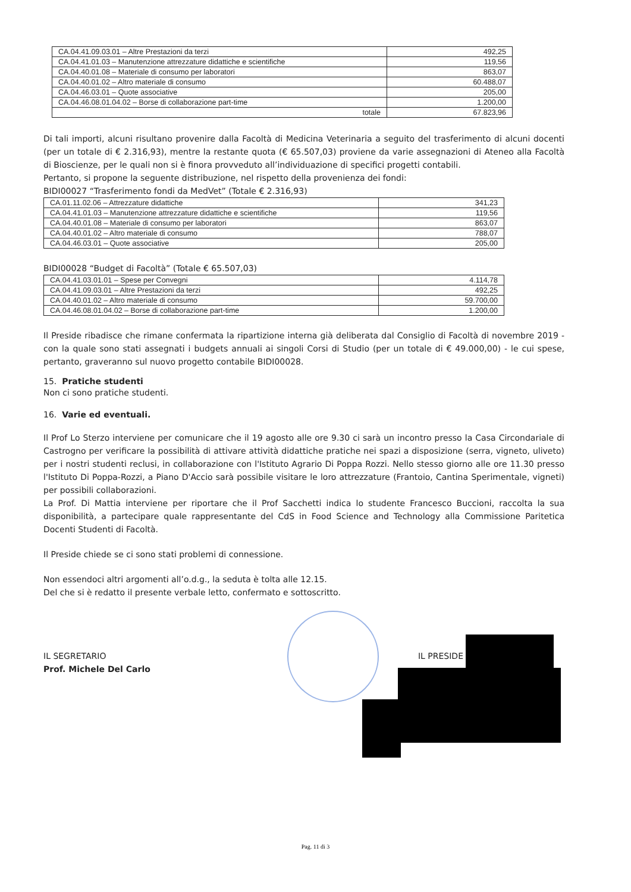| CA.04.41.09.03.01 – Altre Prestazioni da terzi | 492,25 |
| CA.04.41.01.03 – Manutenzione attrezzature didattiche e scientifiche | 119,56 |
| CA.04.40.01.08 – Materiale di consumo per laboratori | 863,07 |
| CA.04.40.01.02 – Altro materiale di consumo | 60.488,07 |
| CA.04.46.03.01 – Quote associative | 205,00 |
| CA.04.46.08.01.04.02 – Borse di collaborazione part-time | 1.200,00 |
| totale | 67.823,96 |
Di tali importi, alcuni risultano provenire dalla Facoltà di Medicina Veterinaria a seguito del trasferimento di alcuni docenti (per un totale di € 2.316,93), mentre la restante quota (€ 65.507,03) proviene da varie assegnazioni di Ateneo alla Facoltà di Bioscienze, per le quali non si è finora provveduto all’individuazione di specifici progetti contabili.
Pertanto, si propone la seguente distribuzione, nel rispetto della provenienza dei fondi:
BIDI00027 “Trasferimento fondi da MedVet” (Totale € 2.316,93)
| CA.01.11.02.06 – Attrezzature didattiche | 341,23 |
| CA.04.41.01.03 – Manutenzione attrezzature didattiche e scientifiche | 119,56 |
| CA.04.40.01.08 – Materiale di consumo per laboratori | 863,07 |
| CA.04.40.01.02 – Altro materiale di consumo | 788,07 |
| CA.04.46.03.01 – Quote associative | 205,00 |
BIDI00028 “Budget di Facoltà” (Totale € 65.507,03)
| CA.04.41.03.01.01 – Spese per Convegni | 4.114,78 |
| CA.04.41.09.03.01 – Altre Prestazioni da terzi | 492,25 |
| CA.04.40.01.02 – Altro materiale di consumo | 59.700,00 |
| CA.04.46.08.01.04.02 – Borse di collaborazione part-time | 1.200,00 |
Il Preside ribadisce che rimane confermata la ripartizione interna già deliberata dal Consiglio di Facoltà di novembre 2019 - con la quale sono stati assegnati i budgets annuali ai singoli Corsi di Studio (per un totale di € 49.000,00) - le cui spese, pertanto, graveranno sul nuovo progetto contabile BIDI00028.
15. Pratiche studenti
Non ci sono pratiche studenti.
16. Varie ed eventuali.
Il Prof Lo Sterzo interviene per comunicare che il 19 agosto alle ore 9.30 ci sarà un incontro presso la Casa Circondariale di Castrogno per verificare la possibilità di attivare attività didattiche pratiche nei spazi a disposizione (serra, vigneto, uliveto) per i nostri studenti reclusi, in collaborazione con l'Istituto Agrario Di Poppa Rozzi. Nello stesso giorno alle ore 11.30 presso l'Istituto Di Poppa-Rozzi, a Piano D'Accio sarà possibile visitare le loro attrezzature (Frantoio, Cantina Sperimentale, vigneti) per possibili collaborazioni.
La Prof. Di Mattia interviene per riportare che il Prof Sacchetti indica lo studente Francesco Buccioni, raccolta la sua disponibilità, a partecipare quale rappresentante del CdS in Food Science and Technology alla Commissione Paritetica Docenti Studenti di Facoltà.
Il Preside chiede se ci sono stati problemi di connessione.
Non essendoci altri argomenti all’o.d.g., la seduta è tolta alle 12.15.
Del che si è redatto il presente verbale letto, confermato e sottoscritto.
IL SEGRETARIO
Prof. Michele Del Carlo
IL PRESIDE
Pag. 11 di 3